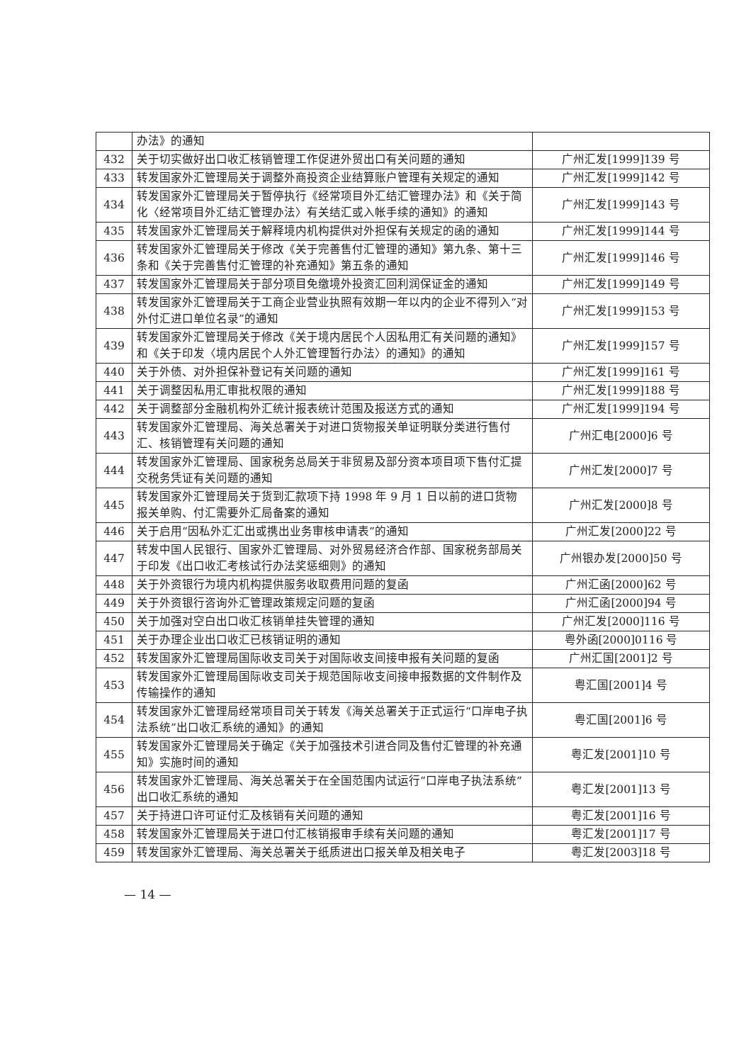| | 办法》的通知 | |
| 432 | 关于切实做好出口收汇核销管理工作促进外贸出口有关问题的通知 | 广州汇发[1999]139 号 |
| 433 | 转发国家外汇管理局关于调整外商投资企业结算账户管理有关规定的通知 | 广州汇发[1999]142 号 |
| 434 | 转发国家外汇管理局关于暂停执行《经常项目外汇结汇管理办法》和《关于简化〈经常项目外汇结汇管理办法〉有关结汇或入帐手续的通知》的通知 | 广州汇发[1999]143 号 |
| 435 | 转发国家外汇管理局关于解释境内机构提供对外担保有关规定的函的通知 | 广州汇发[1999]144 号 |
| 436 | 转发国家外汇管理局关于修改《关于完善售付汇管理的通知》第九条、第十三条和《关于完善售付汇管理的补充通知》第五条的通知 | 广州汇发[1999]146 号 |
| 437 | 转发国家外汇管理局关于部分项目免缴境外投资汇回利润保证金的通知 | 广州汇发[1999]149 号 |
| 438 | 转发国家外汇管理局关于工商企业营业执照有效期一年以内的企业不得列入“对外付汇进口单位名录”的通知 | 广州汇发[1999]153 号 |
| 439 | 转发国家外汇管理局关于修改《关于境内居民个人因私用汇有关问题的通知》和《关于印发〈境内居民个人外汇管理暂行办法〉的通知》的通知 | 广州汇发[1999]157 号 |
| 440 | 关于外债、对外担保补登记有关问题的通知 | 广州汇发[1999]161 号 |
| 441 | 关于调整因私用汇审批权限的通知 | 广州汇发[1999]188 号 |
| 442 | 关于调整部分金融机构外汇统计报表统计范围及报送方式的通知 | 广州汇发[1999]194 号 |
| 443 | 转发国家外汇管理局、海关总署关于对进口货物报关单证明联分类进行售付汇、核销管理有关问题的通知 | 广州汇电[2000]6 号 |
| 444 | 转发国家外汇管理局、国家税务总局关于非贸易及部分资本项目项下售付汇提交税务凭证有关问题的通知 | 广州汇发[2000]7 号 |
| 445 | 转发国家外汇管理局关于货到汇款项下持 1998 年 9 月 1 日以前的进口货物报关单购、付汇需要外汇局备案的通知 | 广州汇发[2000]8 号 |
| 446 | 关于启用“因私外汇汇出或携出业务审核申请表”的通知 | 广州汇发[2000]22 号 |
| 447 | 转发中国人民银行、国家外汇管理局、对外贸易经济合作部、国家税务部局关于印发《出口收汇考核试行办法奖惩细则》的通知 | 广州银办发[2000]50 号 |
| 448 | 关于外资银行为境内机构提供服务收取费用问题的复函 | 广州汇函[2000]62 号 |
| 449 | 关于外资银行咨询外汇管理政策规定问题的复函 | 广州汇函[2000]94 号 |
| 450 | 关于加强对空白出口收汇核销单挂失管理的通知 | 广州汇发[2000]116 号 |
| 451 | 关于办理企业出口收汇已核销证明的通知 | 粤外函[2000]0116 号 |
| 452 | 转发国家外汇管理局国际收支司关于对国际收支间接申报有关问题的复函 | 广州汇国[2001]2 号 |
| 453 | 转发国家外汇管理局国际收支司关于规范国际收支间接申报数据的文件制作及传输操作的通知 | 粤汇国[2001]4 号 |
| 454 | 转发国家外汇管理局经常项目司关于转发《海关总署关于正式运行“口岸电子执法系统”出口收汇系统的通知》的通知 | 粤汇国[2001]6 号 |
| 455 | 转发国家外汇管理局关于确定《关于加强技术引进合同及售付汇管理的补充通知》实施时间的通知 | 粤汇发[2001]10 号 |
| 456 | 转发国家外汇管理局、海关总署关于在全国范围内试运行“口岸电子执法系统”出口收汇系统的通知 | 粤汇发[2001]13 号 |
| 457 | 关于持进口许可证付汇及核销有关问题的通知 | 粤汇发[2001]16 号 |
| 458 | 转发国家外汇管理局关于进口付汇核销报审手续有关问题的通知 | 粤汇发[2001]17 号 |
| 459 | 转发国家外汇管理局、海关总署关于纸质进出口报关单及相关电子 | 粤汇发[2003]18 号 |
— 14 —